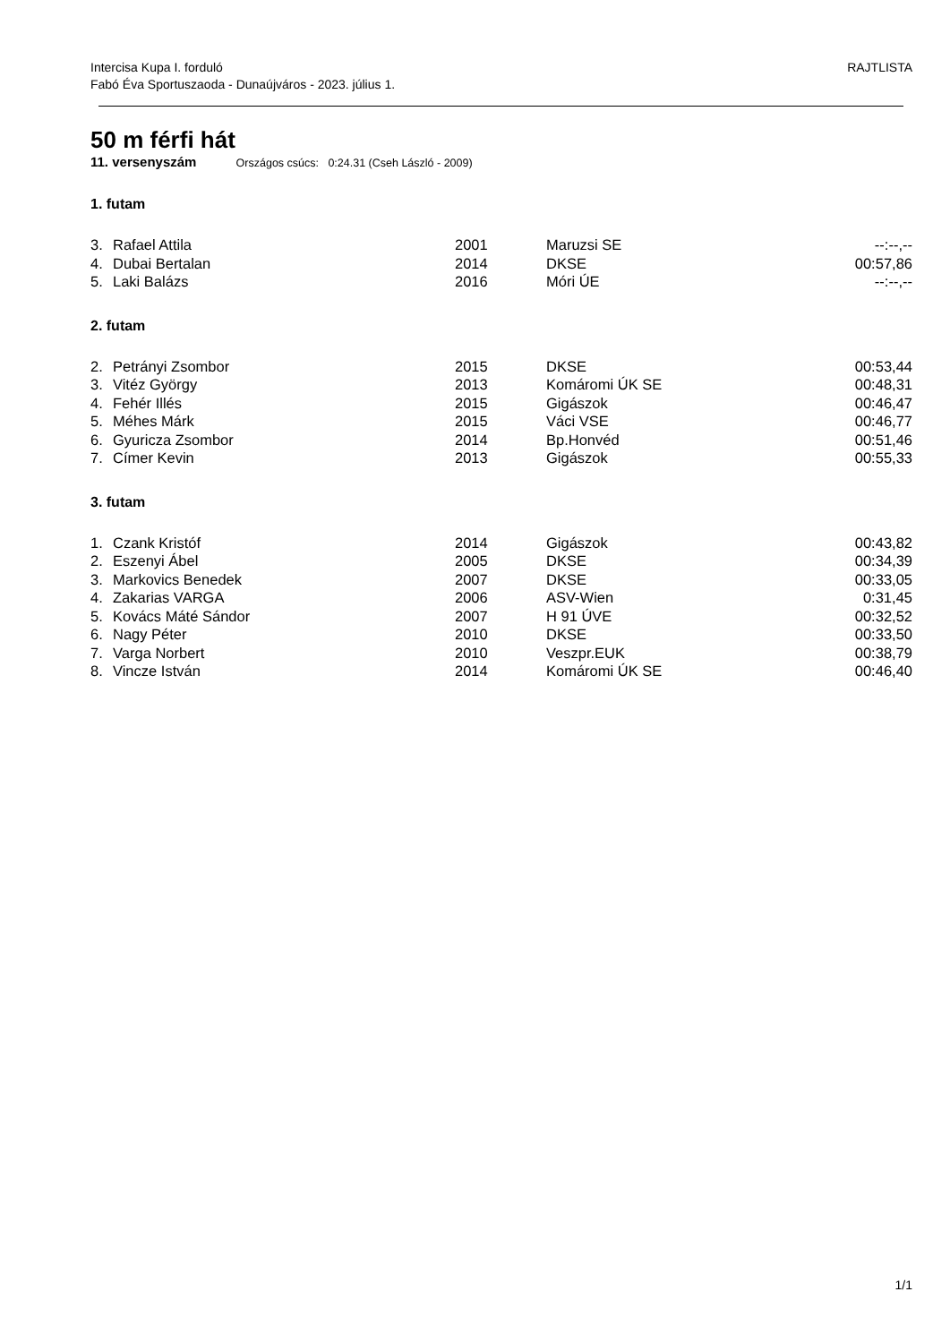RAJTLISTA Intercisa Kupa I. forduló
Fabó Éva Sportuszaoda - Dunaújváros - 2023. július 1.
50 m férfi hát
11. versenyszám Országos csúcs: 0:24.31 (Cseh László - 2009)
1. futam
| 3. | Rafael Attila | 2001 | Maruzsi SE | --:--,-- |
| 4. | Dubai Bertalan | 2014 | DKSE | 00:57,86 |
| 5. | Laki Balázs | 2016 | Móri ÚE | --:--,-- |
2. futam
| 2. | Petrányi Zsombor | 2015 | DKSE | 00:53,44 |
| 3. | Vitéz György | 2013 | Komáromi ÚK SE | 00:48,31 |
| 4. | Fehér Illés | 2015 | Gigászok | 00:46,47 |
| 5. | Méhes Márk | 2015 | Váci VSE | 00:46,77 |
| 6. | Gyuricza Zsombor | 2014 | Bp.Honvéd | 00:51,46 |
| 7. | Címer Kevin | 2013 | Gigászok | 00:55,33 |
3. futam
| 1. | Czank Kristóf | 2014 | Gigászok | 00:43,82 |
| 2. | Eszenyi Ábel | 2005 | DKSE | 00:34,39 |
| 3. | Markovics Benedek | 2007 | DKSE | 00:33,05 |
| 4. | Zakarias VARGA | 2006 | ASV-Wien | 0:31,45 |
| 5. | Kovács Máté Sándor | 2007 | H 91 ÚVE | 00:32,52 |
| 6. | Nagy Péter | 2010 | DKSE | 00:33,50 |
| 7. | Varga Norbert | 2010 | Veszpr.EUK | 00:38,79 |
| 8. | Vincze István | 2014 | Komáromi ÚK SE | 00:46,40 |
1/1